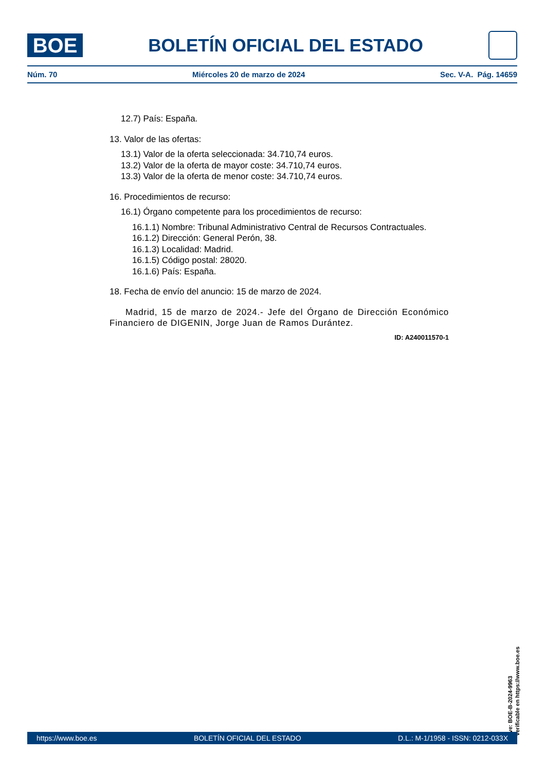BOE
BOLETÍN OFICIAL DEL ESTADO
Núm. 70 Miércoles 20 de marzo de 2024 Sec. V-A. Pág. 14659
12.7) País: España.
13. Valor de las ofertas:
13.1) Valor de la oferta seleccionada: 34.710,74 euros.
13.2) Valor de la oferta de mayor coste: 34.710,74 euros.
13.3) Valor de la oferta de menor coste: 34.710,74 euros.
16. Procedimientos de recurso:
16.1) Órgano competente para los procedimientos de recurso:
16.1.1) Nombre: Tribunal Administrativo Central de Recursos Contractuales.
16.1.2) Dirección: General Perón, 38.
16.1.3) Localidad: Madrid.
16.1.5) Código postal: 28020.
16.1.6) País: España.
18. Fecha de envío del anuncio: 15 de marzo de 2024.
Madrid, 15 de marzo de 2024.- Jefe del Órgano de Dirección Económico Financiero de DIGENIN, Jorge Juan de Ramos Durántez.
ID: A240011570-1
cve: BOE-B-2024-9963
Verificable en https://www.boe.es
https://www.boe.es BOLETÍN OFICIAL DEL ESTADO D.L.: M-1/1958 - ISSN: 0212-033X